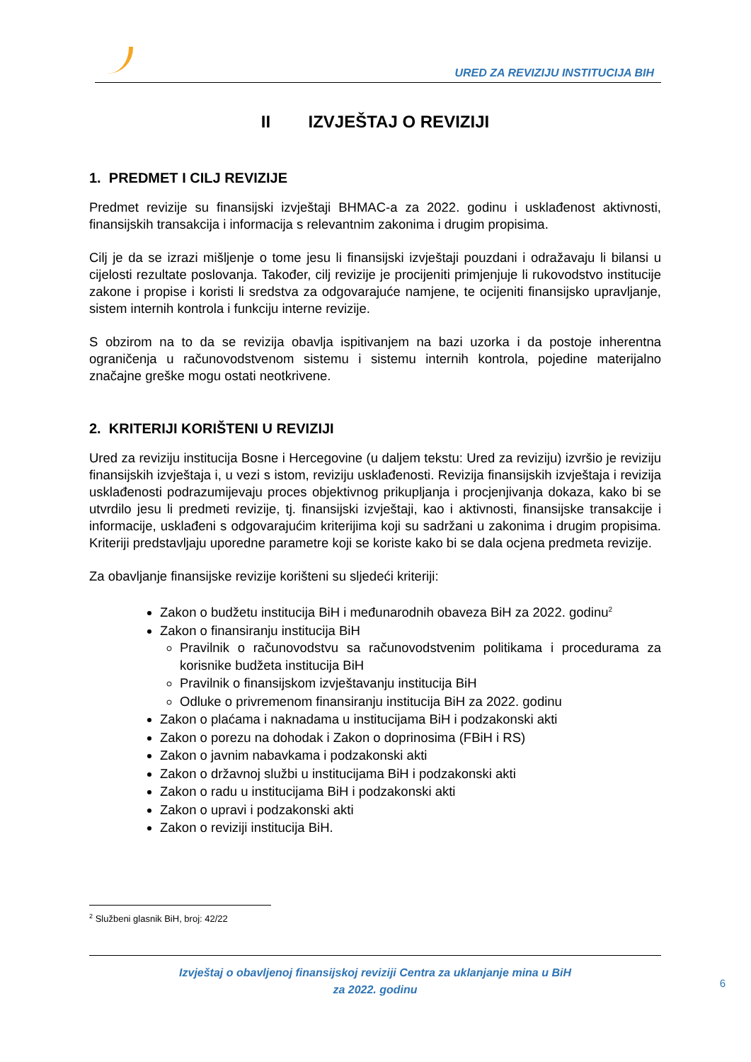URED ZA REVIZIJU INSTITUCIJA BIH
II IZVJEŠTAJ O REVIZIJI
1. PREDMET I CILJ REVIZIJE
Predmet revizije su finansijski izvještaji BHMAC-a za 2022. godinu i usklađenost aktivnosti, finansijskih transakcija i informacija s relevantnim zakonima i drugim propisima.
Cilj je da se izrazi mišljenje o tome jesu li finansijski izvještaji pouzdani i odražavaju li bilansi u cijelosti rezultate poslovanja. Također, cilj revizije je procijeniti primjenjuje li rukovodstvo institucije zakone i propise i koristi li sredstva za odgovarajuće namjene, te ocijeniti finansijsko upravljanje, sistem internih kontrola i funkciju interne revizije.
S obzirom na to da se revizija obavlja ispitivanjem na bazi uzorka i da postoje inherentna ograničenja u računovodstvenom sistemu i sistemu internih kontrola, pojedine materijalno značajne greške mogu ostati neotkrivene.
2. KRITERIJI KORIŠTENI U REVIZIJI
Ured za reviziju institucija Bosne i Hercegovine (u daljem tekstu: Ured za reviziju) izvršio je reviziju finansijskih izvještaja i, u vezi s istom, reviziju usklađenosti. Revizija finansijskih izvještaja i revizija usklađenosti podrazumijevaju proces objektivnog prikupljanja i procjenjivanja dokaza, kako bi se utvrdilo jesu li predmeti revizije, tj. finansijski izvještaji, kao i aktivnosti, finansijske transakcije i informacije, usklađeni s odgovarajućim kriterijima koji su sadržani u zakonima i drugim propisima. Kriteriji predstavljaju uporedne parametre koji se koriste kako bi se dala ocjena predmeta revizije.
Za obavljanje finansijske revizije korišteni su sljedeći kriteriji:
Zakon o budžetu institucija BiH i međunarodnih obaveza BiH za 2022. godinu<sup>2</sup>
Zakon o finansiranju institucija BiH
Pravilnik o računovodstvu sa računovodstvenim politikama i procedurama za korisnike budžeta institucija BiH
Pravilnik o finansijskom izvještavanju institucija BiH
Odluke o privremenom finansiranju institucija BiH za 2022. godinu
Zakon o plaćama i naknadama u institucijama BiH i podzakonski akti
Zakon o porezu na dohodak i Zakon o doprinosima (FBiH i RS)
Zakon o javnim nabavkama i podzakonski akti
Zakon o državnoj službi u institucijama BiH i podzakonski akti
Zakon o radu u institucijama BiH i podzakonski akti
Zakon o upravi i podzakonski akti
Zakon o reviziji institucija BiH.
<sup>2</sup> Službeni glasnik BiH, broj: 42/22
Izvještaj o obavljenoj finansijskoj reviziji Centra za uklanjanje mina u BiH
za 2022. godinu
6